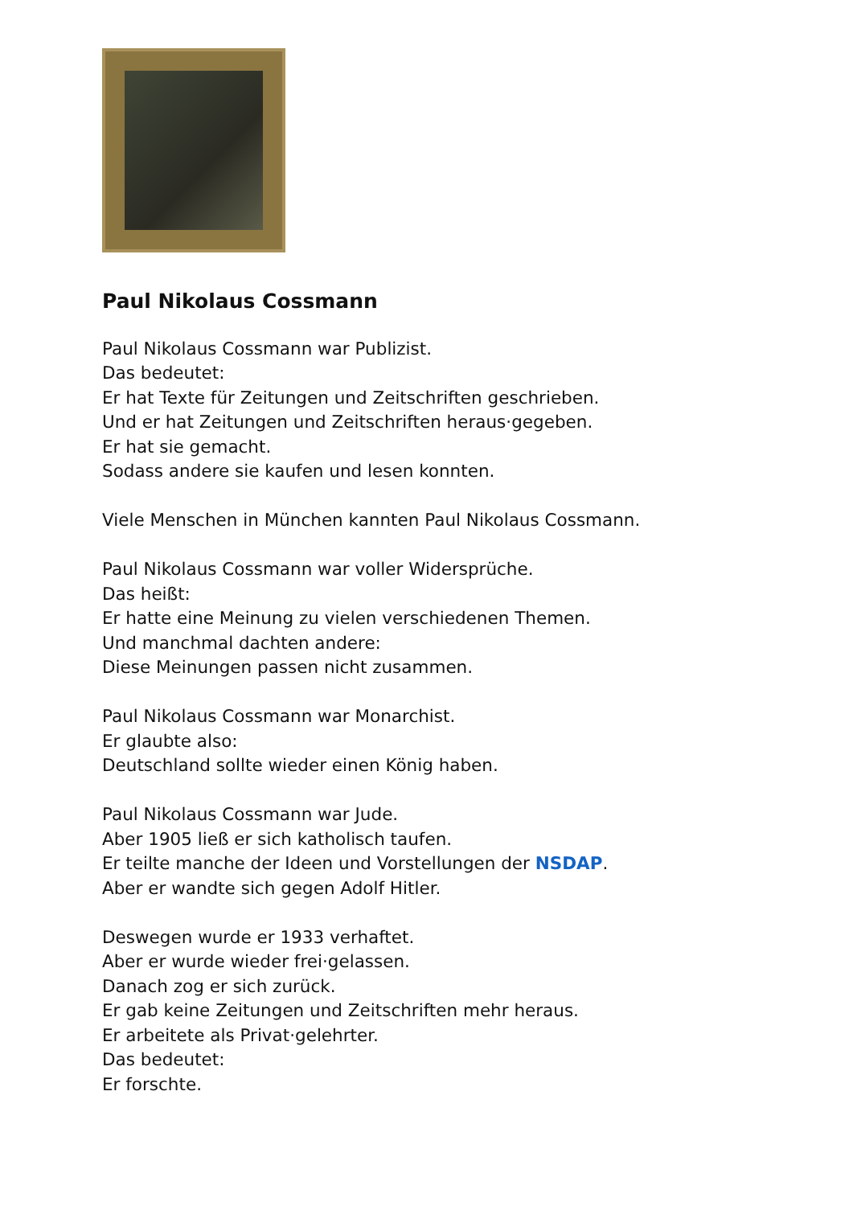Paul Nikolaus Cossmann
Paul Nikolaus Cossmann war Publizist.
Das bedeutet:
Er hat Texte für Zeitungen und Zeitschriften geschrieben.
Und er hat Zeitungen und Zeitschriften heraus·gegeben.
Er hat sie gemacht.
Sodass andere sie kaufen und lesen konnten.
Viele Menschen in München kannten Paul Nikolaus Cossmann.
Paul Nikolaus Cossmann war voller Widersprüche.
Das heißt:
Er hatte eine Meinung zu vielen verschiedenen Themen.
Und manchmal dachten andere:
Diese Meinungen passen nicht zusammen.
Paul Nikolaus Cossmann war Monarchist.
Er glaubte also:
Deutschland sollte wieder einen König haben.
Paul Nikolaus Cossmann war Jude.
Aber 1905 ließ er sich katholisch taufen.
Er teilte manche der Ideen und Vorstellungen der NSDAP.
Aber er wandte sich gegen Adolf Hitler.
Deswegen wurde er 1933 verhaftet.
Aber er wurde wieder frei·gelassen.
Danach zog er sich zurück.
Er gab keine Zeitungen und Zeitschriften mehr heraus.
Er arbeitete als Privat·gelehrter.
Das bedeutet:
Er forschte.